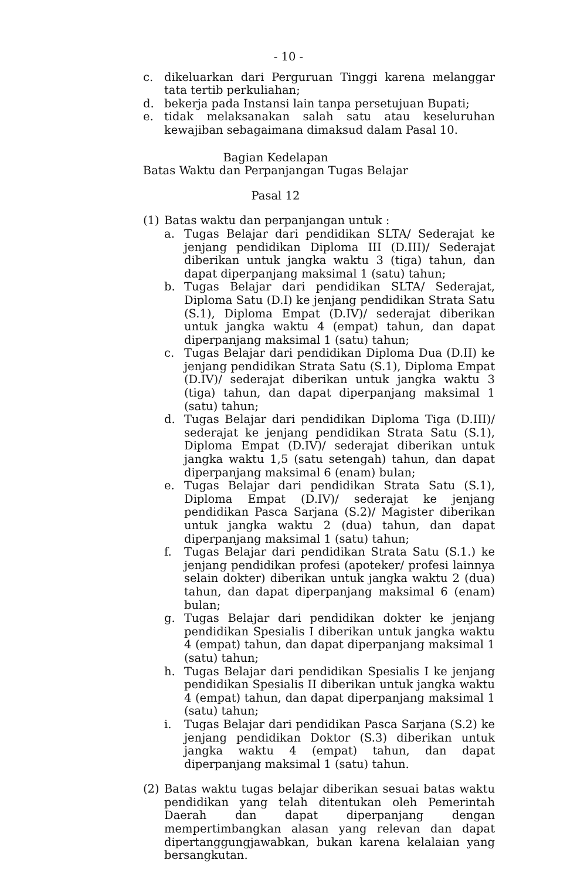- 10 -
c. dikeluarkan dari Perguruan Tinggi karena melanggar tata tertib perkuliahan;
d. bekerja pada Instansi lain tanpa persetujuan Bupati;
e. tidak melaksanakan salah satu atau keseluruhan kewajiban sebagaimana dimaksud dalam Pasal 10.
Bagian Kedelapan
Batas Waktu dan Perpanjangan Tugas Belajar
Pasal 12
(1) Batas waktu dan perpanjangan untuk :
a. Tugas Belajar dari pendidikan SLTA/ Sederajat ke jenjang pendidikan Diploma III (D.III)/ Sederajat diberikan untuk jangka waktu 3 (tiga) tahun, dan dapat diperpanjang maksimal 1 (satu) tahun;
b. Tugas Belajar dari pendidikan SLTA/ Sederajat, Diploma Satu (D.I) ke jenjang pendidikan Strata Satu (S.1), Diploma Empat (D.IV)/ sederajat diberikan untuk jangka waktu 4 (empat) tahun, dan dapat diperpanjang maksimal 1 (satu) tahun;
c. Tugas Belajar dari pendidikan Diploma Dua (D.II) ke jenjang pendidikan Strata Satu (S.1), Diploma Empat (D.IV)/ sederajat diberikan untuk jangka waktu 3 (tiga) tahun, dan dapat diperpanjang maksimal 1 (satu) tahun;
d. Tugas Belajar dari pendidikan Diploma Tiga (D.III)/ sederajat ke jenjang pendidikan Strata Satu (S.1), Diploma Empat (D.IV)/ sederajat diberikan untuk jangka waktu 1,5 (satu setengah) tahun, dan dapat diperpanjang maksimal 6 (enam) bulan;
e. Tugas Belajar dari pendidikan Strata Satu (S.1), Diploma Empat (D.IV)/ sederajat ke jenjang pendidikan Pasca Sarjana (S.2)/ Magister diberikan untuk jangka waktu 2 (dua) tahun, dan dapat diperpanjang maksimal 1 (satu) tahun;
f. Tugas Belajar dari pendidikan Strata Satu (S.1.) ke jenjang pendidikan profesi (apoteker/ profesi lainnya selain dokter) diberikan untuk jangka waktu 2 (dua) tahun, dan dapat diperpanjang maksimal 6 (enam) bulan;
g. Tugas Belajar dari pendidikan dokter ke jenjang pendidikan Spesialis I diberikan untuk jangka waktu 4 (empat) tahun, dan dapat diperpanjang maksimal 1 (satu) tahun;
h. Tugas Belajar dari pendidikan Spesialis I ke jenjang pendidikan Spesialis II diberikan untuk jangka waktu 4 (empat) tahun, dan dapat diperpanjang maksimal 1 (satu) tahun;
i. Tugas Belajar dari pendidikan Pasca Sarjana (S.2) ke jenjang pendidikan Doktor (S.3) diberikan untuk jangka waktu 4 (empat) tahun, dan dapat diperpanjang maksimal 1 (satu) tahun.
(2) Batas waktu tugas belajar diberikan sesuai batas waktu pendidikan yang telah ditentukan oleh Pemerintah Daerah dan dapat diperpanjang dengan mempertimbangkan alasan yang relevan dan dapat dipertanggungjawabkan, bukan karena kelalaian yang bersangkutan.